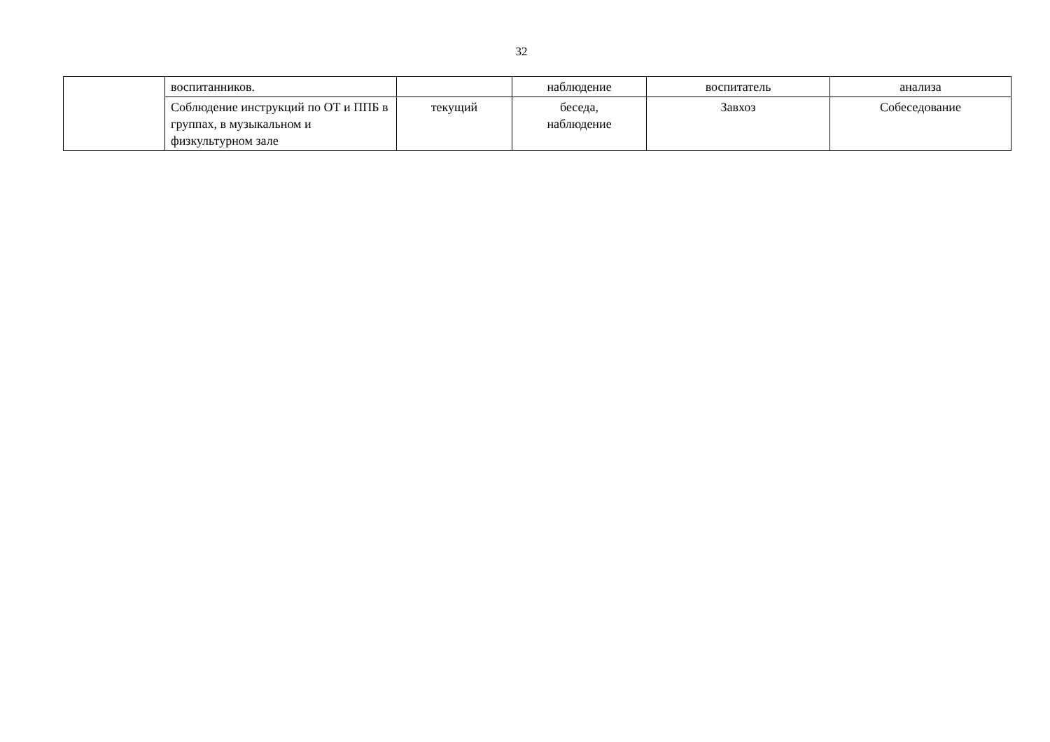32
| | воспитанников. | | наблюдение | воспитатель | анализа |
| | Соблюдение инструкций по ОТ и ППБ в группах, в музыкальном и физкультурном зале | текущий | беседа, наблюдение | Завхоз | Собеседование |